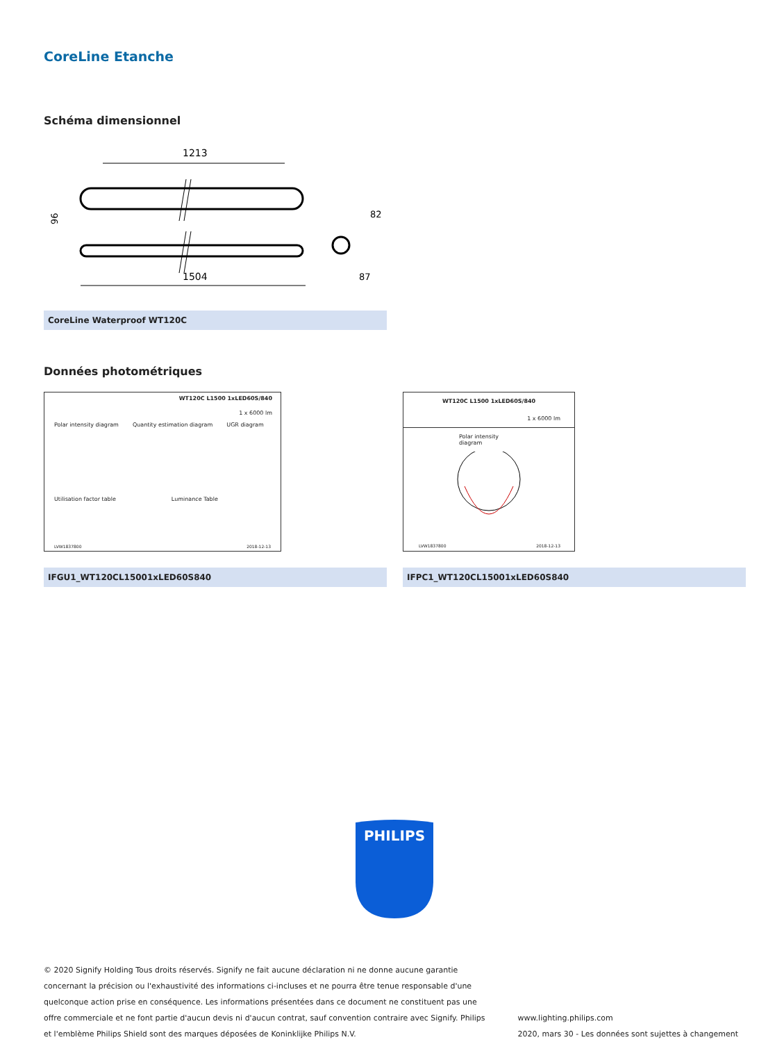CoreLine Etanche
Schéma dimensionnel
1213
96
1504
87
82
CoreLine Waterproof WT120C
Données photométriques
WT120C L1500 1xLED60S/840
1 x 6000 lm
Polar intensity diagram Quantity estimation diagram UGR diagram
Utilisation factor table Luminance Table
LVW1837800 2018-12-13
IFGU1_WT120CL15001xLED60S840
WT120C L1500 1xLED60S/840
1 x 6000 lm
Polar intensity diagram
LVW1837800 2018-12-13
IFPC1_WT120CL15001xLED60S840
PHILIPS
© 2020 Signify Holding Tous droits réservés. Signify ne fait aucune déclaration ni ne donne aucune garantie concernant la précision ou l'exhaustivité des informations ci-incluses et ne pourra être tenue responsable d'une quelconque action prise en conséquence. Les informations présentées dans ce document ne constituent pas une offre commerciale et ne font partie d'aucun devis ni d'aucun contrat, sauf convention contraire avec Signify. Philips et l'emblème Philips Shield sont des marques déposées de Koninklijke Philips N.V.
www.lighting.philips.com
2020, mars 30 - Les données sont sujettes à changement